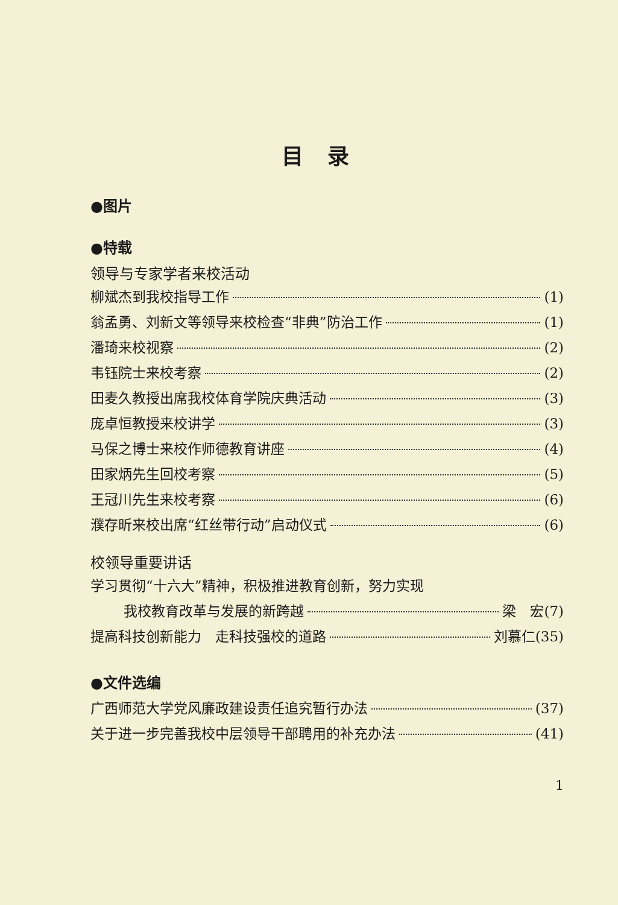目录
●图片
●特载
领导与专家学者来校活动
柳斌杰到我校指导工作 (1)
翁孟勇、刘新文等领导来校检查“非典”防治工作 (1)
潘琦来校视察 (2)
韦钰院士来校考察 (2)
田麦久教授出席我校体育学院庆典活动 (3)
庞卓恒教授来校讲学 (3)
马保之博士来校作师德教育讲座 (4)
田家炳先生回校考察 (5)
王冠川先生来校考察 (6)
濮存昕来校出席“红丝带行动”启动仪式 (6)
校领导重要讲话
学习贯彻“十六大”精神，积极推进教育创新，努力实现
我校教育改革与发展的新跨越 梁　宏(7)
提高科技创新能力　走科技强校的道路 刘慕仁(35)
●文件选编
广西师范大学党风廉政建设责任追究暂行办法 (37)
关于进一步完善我校中层领导干部聘用的补充办法 (41)
1